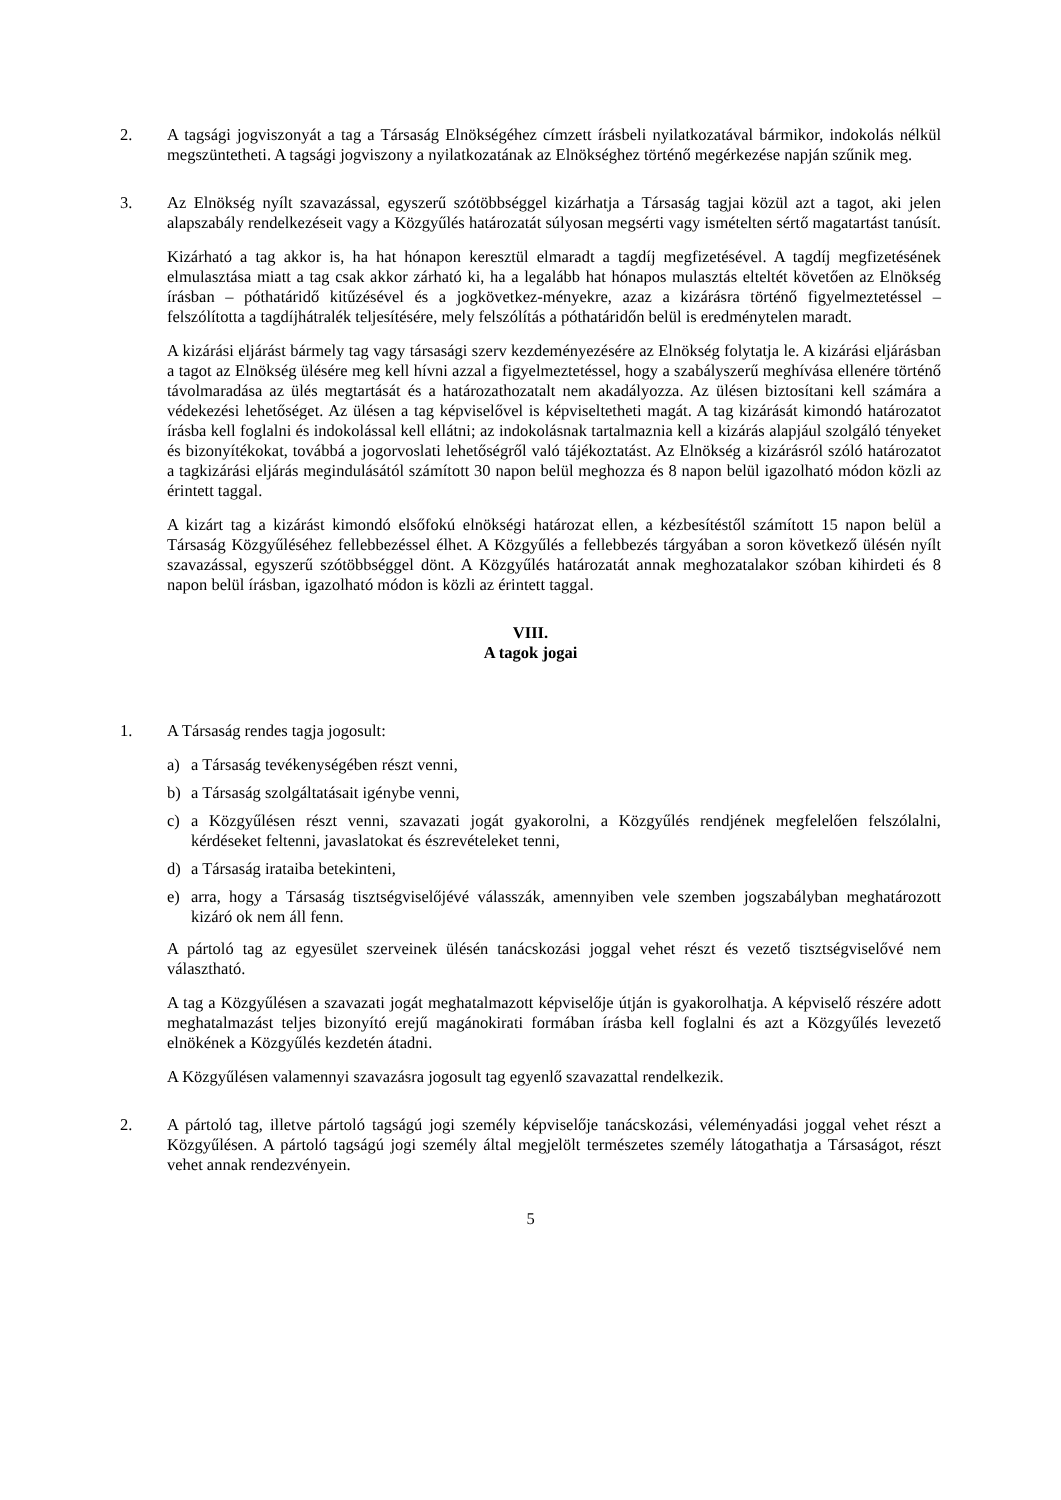2. A tagsági jogviszonyát a tag a Társaság Elnökségéhez címzett írásbeli nyilatkozatával bármikor, indokolás nélkül megszüntetheti. A tagsági jogviszony a nyilatkozatának az Elnökséghez történő megérkezése napján szűnik meg.
3. Az Elnökség nyílt szavazással, egyszerű szótöbbséggel kizárhatja a Társaság tagjai közül azt a tagot, aki jelen alapszabály rendelkezéseit vagy a Közgyűlés határozatát súlyosan megsérti vagy ismételten sértő magatartást tanúsít.
Kizárható a tag akkor is, ha hat hónapon keresztül elmaradt a tagdíj megfizetésével. A tagdíj megfizetésének elmulasztása miatt a tag csak akkor zárható ki, ha a legalább hat hónapos mulasztás elteltét követően az Elnökség írásban – póthatáridő kitűzésével és a jogkövetkez-ményekre, azaz a kizárásra történő figyelmeztetéssel – felszólította a tagdíjhátralék teljesítésére, mely felszólítás a póthatáridőn belül is eredménytelen maradt.
A kizárási eljárást bármely tag vagy társasági szerv kezdeményezésére az Elnökség folytatja le. A kizárási eljárásban a tagot az Elnökség ülésére meg kell hívni azzal a figyelmeztetéssel, hogy a szabályszerű meghívása ellenére történő távolmaradása az ülés megtartását és a határozathozatalt nem akadályozza. Az ülésen biztosítani kell számára a védekezési lehetőséget. Az ülésen a tag képviselővel is képviseltetheti magát. A tag kizárását kimondó határozatot írásba kell foglalni és indokolással kell ellátni; az indokolásnak tartalmaznia kell a kizárás alapjául szolgáló tényeket és bizonyítékokat, továbbá a jogorvoslati lehetőségről való tájékoztatást. Az Elnökség a kizárásról szóló határozatot a tagkizárási eljárás megindulásától számított 30 napon belül meghozza és 8 napon belül igazolható módon közli az érintett taggal.
A kizárt tag a kizárást kimondó elsőfokú elnökségi határozat ellen, a kézbesítéstől számított 15 napon belül a Társaság Közgyűléséhez fellebbezéssel élhet. A Közgyűlés a fellebbezés tárgyában a soron következő ülésén nyílt szavazással, egyszerű szótöbbséggel dönt. A Közgyűlés határozatát annak meghozatalakor szóban kihirdeti és 8 napon belül írásban, igazolható módon is közli az érintett taggal.
VIII.
A tagok jogai
1. A Társaság rendes tagja jogosult:
a) a Társaság tevékenységében részt venni,
b) a Társaság szolgáltatásait igénybe venni,
c) a Közgyűlésen részt venni, szavazati jogát gyakorolni, a Közgyűlés rendjének megfelelően felszólalni, kérdéseket feltenni, javaslatokat és észrevételeket tenni,
d) a Társaság irataiba betekinteni,
e) arra, hogy a Társaság tisztségviselőjévé válasszák, amennyiben vele szemben jogszabályban meghatározott kizáró ok nem áll fenn.
A pártoló tag az egyesület szerveinek ülésén tanácskozási joggal vehet részt és vezető tisztségviselővé nem választható.
A tag a Közgyűlésen a szavazati jogát meghatalmazott képviselője útján is gyakorolhatja. A képviselő részére adott meghatalmazást teljes bizonyító erejű magánokirati formában írásba kell foglalni és azt a Közgyűlés levezető elnökének a Közgyűlés kezdetén átadni.
A Közgyűlésen valamennyi szavazásra jogosult tag egyenlő szavazattal rendelkezik.
2. A pártoló tag, illetve pártoló tagságú jogi személy képviselője tanácskozási, véleményadási joggal vehet részt a Közgyűlésen. A pártoló tagságú jogi személy által megjelölt természetes személy látogathatja a Társaságot, részt vehet annak rendezvényein.
5